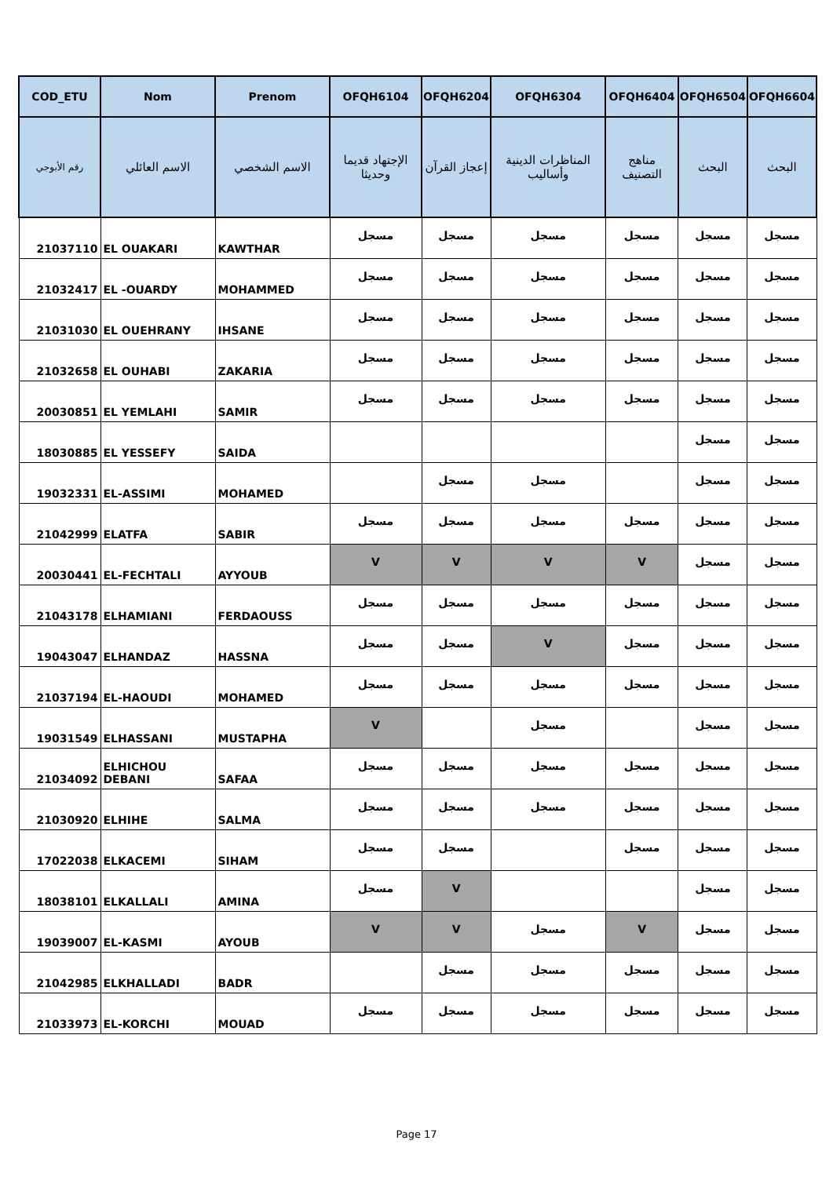| COD_ETU | Nom | Prenom | OFQH6104 | OFQH6204 | OFQH6304 | OFQH6404 | OFQH6504 | OFQH6604 |
| --- | --- | --- | --- | --- | --- | --- | --- | --- |
| رقم الأبوجي | الاسم العائلي | الاسم الشخصي | الإجتهاد قديما وحديثا | إعجاز القرآن | المناظرات الدينية وأساليب | مناهج التصنيف | البحث | البحث |
| 21037110 | EL OUAKARI | KAWTHAR | مسجل | مسجل | مسجل | مسجل | مسجل | مسجل |
| 21032417 | EL -OUARDY | MOHAMMED | مسجل | مسجل | مسجل | مسجل | مسجل | مسجل |
| 21031030 | EL OUEHRANY | IHSANE | مسجل | مسجل | مسجل | مسجل | مسجل | مسجل |
| 21032658 | EL OUHABI | ZAKARIA | مسجل | مسجل | مسجل | مسجل | مسجل | مسجل |
| 20030851 | EL YEMLAHI | SAMIR | مسجل | مسجل | مسجل | مسجل | مسجل | مسجل |
| 18030885 | EL YESSEFY | SAIDA | | | | | مسجل | مسجل |
| 19032331 | EL-ASSIMI | MOHAMED | | مسجل | مسجل | | مسجل | مسجل |
| 21042999 | ELATFA | SABIR | مسجل | مسجل | مسجل | مسجل | مسجل | مسجل |
| 20030441 | EL-FECHTALI | AYYOUB | V | V | V | V | مسجل | مسجل |
| 21043178 | ELHAMIANI | FERDAOUSS | مسجل | مسجل | مسجل | مسجل | مسجل | مسجل |
| 19043047 | ELHANDAZ | HASSNA | مسجل | مسجل | V | مسجل | مسجل | مسجل |
| 21037194 | EL-HAOUDI | MOHAMED | مسجل | مسجل | مسجل | مسجل | مسجل | مسجل |
| 19031549 | ELHASSANI | MUSTAPHA | V | | مسجل | | مسجل | مسجل |
| 21034092 | ELHICHOU DEBANI | SAFAA | مسجل | مسجل | مسجل | مسجل | مسجل | مسجل |
| 21030920 | ELHIHE | SALMA | مسجل | مسجل | مسجل | مسجل | مسجل | مسجل |
| 17022038 | ELKACEMI | SIHAM | مسجل | مسجل | | مسجل | مسجل | مسجل |
| 18038101 | ELKALLALI | AMINA | مسجل | V | | | مسجل | مسجل |
| 19039007 | EL-KASMI | AYOUB | V | V | مسجل | V | مسجل | مسجل |
| 21042985 | ELKHALLADI | BADR | | مسجل | مسجل | مسجل | مسجل | مسجل |
| 21033973 | EL-KORCHI | MOUAD | مسجل | مسجل | مسجل | مسجل | مسجل | مسجل |
Page 17